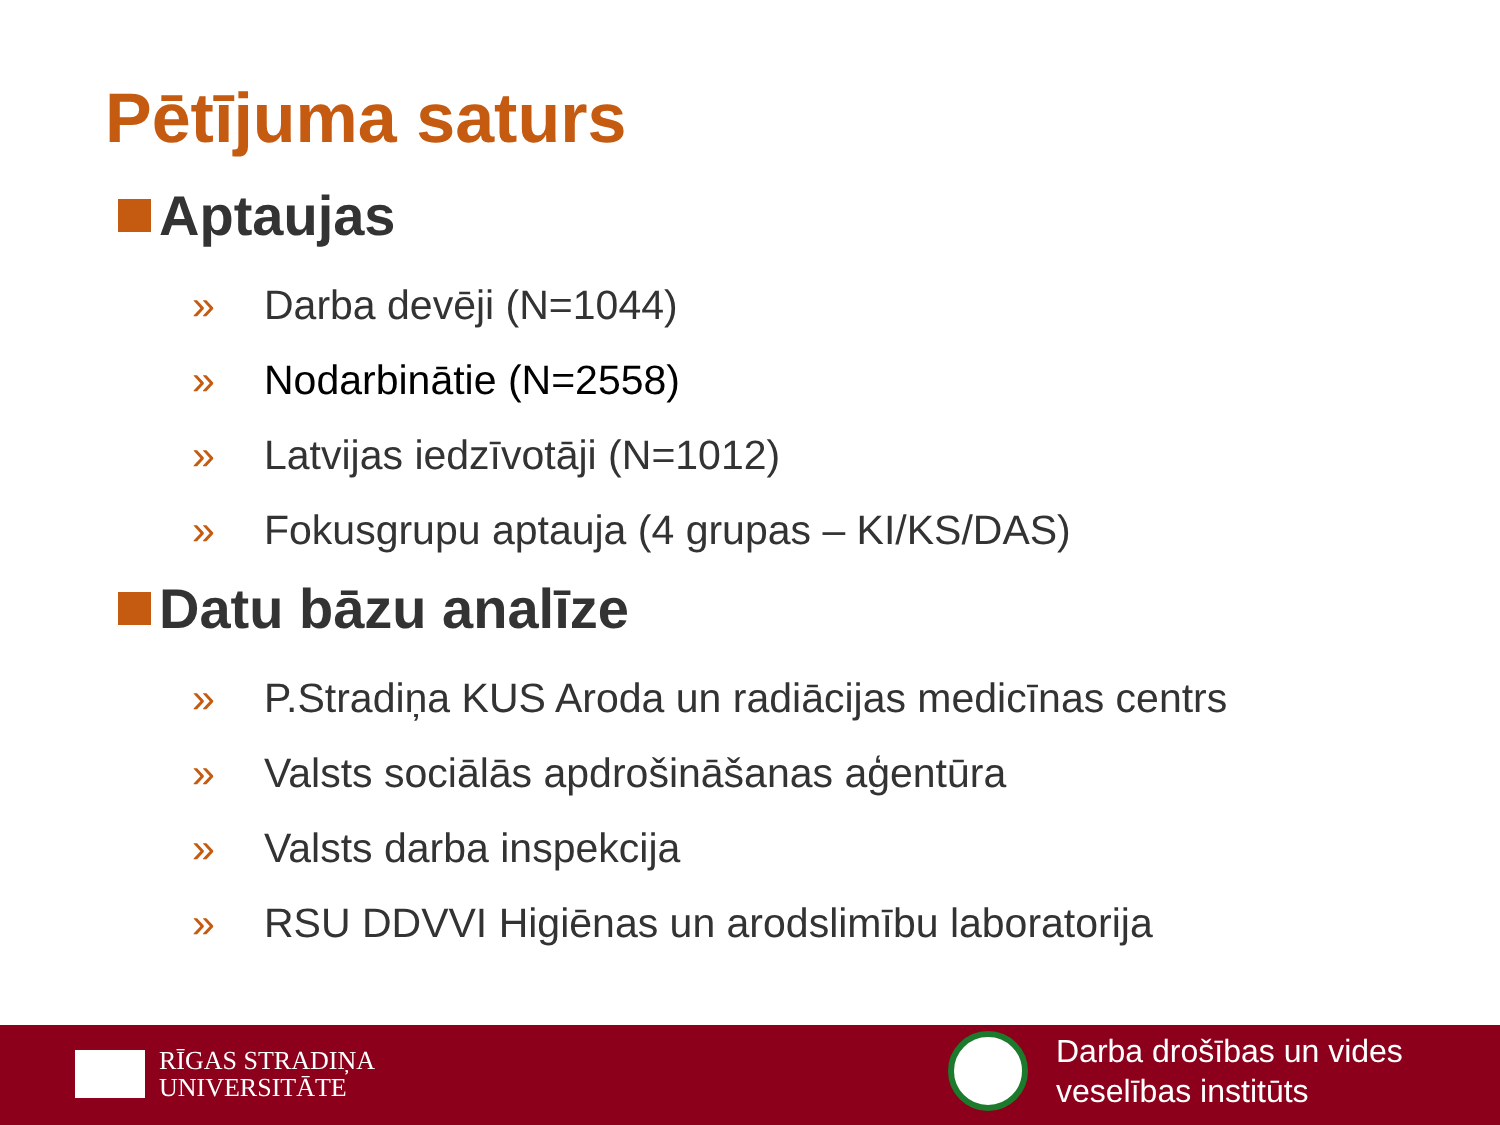Pētījuma saturs
Aptaujas
» Darba devēji (N=1044)
» Nodarbinātie (N=2558)
» Latvijas iedzīvotāji (N=1012)
» Fokusgrupu aptauja (4 grupas – KI/KS/DAS)
Datu bāzu analīze
» P.Stradiņa KUS Aroda un radiācijas medicīnas centrs
» Valsts sociālās apdrošināšanas aģentūra
» Valsts darba inspekcija
» RSU DDVVI Higiēnas un arodslimību laboratorija
RĪGAS STRADIŅA
UNIVERSITĀTE
Darba drošības un vides
veselības institūts